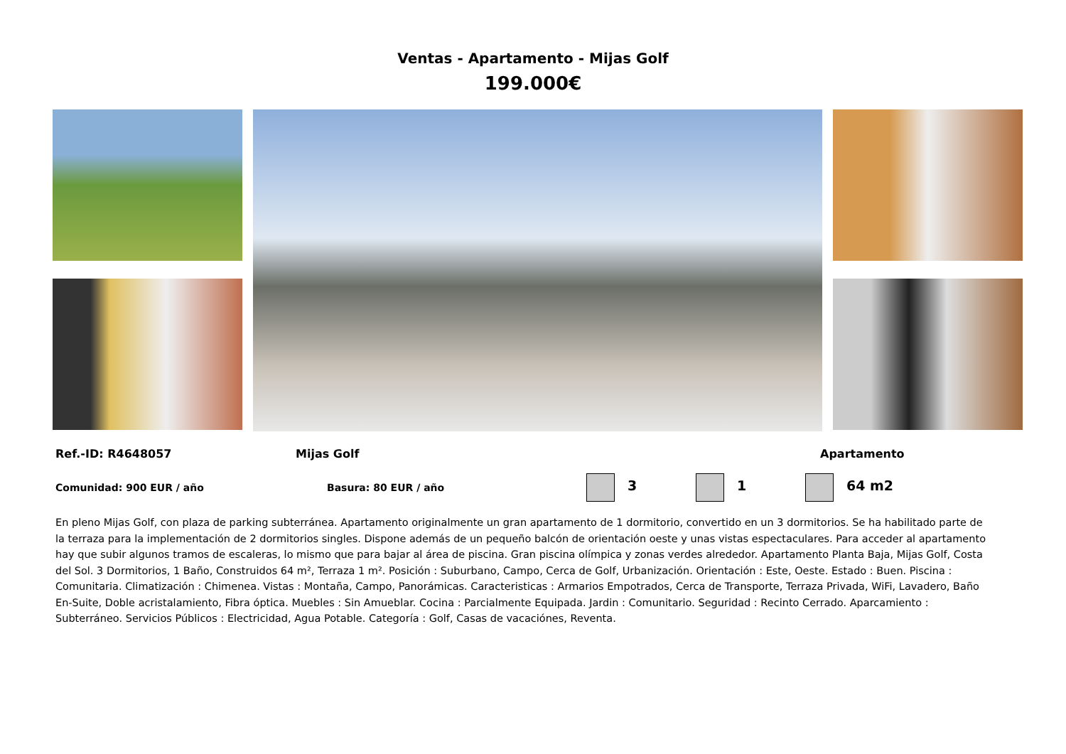Ventas - Apartamento - Mijas Golf
199.000€
Ref.-ID: R4648057 Mijas Golf Apartamento
Comunidad: 900 EUR / año Basura: 80 EUR / año 3 1 64 m2
En pleno Mijas Golf, con plaza de parking subterránea. Apartamento originalmente un gran apartamento de 1 dormitorio, convertido en un 3 dormitorios. Se ha habilitado parte de la terraza para la implementación de 2 dormitorios singles. Dispone además de un pequeño balcón de orientación oeste y unas vistas espectaculares. Para acceder al apartamento hay que subir algunos tramos de escaleras, lo mismo que para bajar al área de piscina. Gran piscina olímpica y zonas verdes alrededor. Apartamento Planta Baja, Mijas Golf, Costa del Sol. 3 Dormitorios, 1 Baño, Construidos 64 m², Terraza 1 m². Posición : Suburbano, Campo, Cerca de Golf, Urbanización. Orientación : Este, Oeste. Estado : Buen. Piscina : Comunitaria. Climatización : Chimenea. Vistas : Montaña, Campo, Panorámicas. Caracteristicas : Armarios Empotrados, Cerca de Transporte, Terraza Privada, WiFi, Lavadero, Baño En-Suite, Doble acristalamiento, Fibra óptica. Muebles : Sin Amueblar. Cocina : Parcialmente Equipada. Jardin : Comunitario. Seguridad : Recinto Cerrado. Aparcamiento : Subterráneo. Servicios Públicos : Electricidad, Agua Potable. Categoría : Golf, Casas de vacaciónes, Reventa.